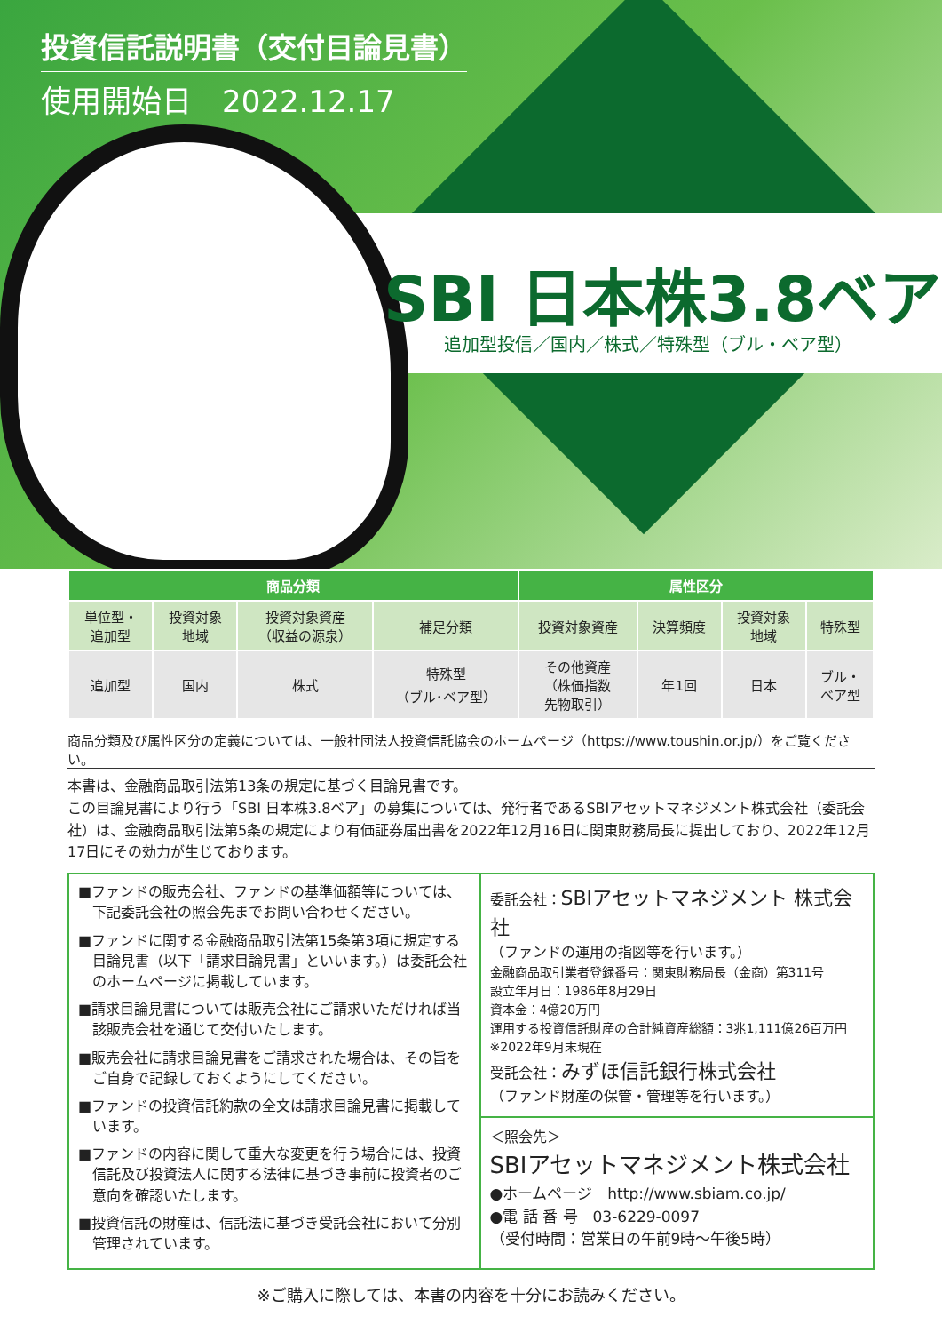投資信託説明書（交付目論見書）
使用開始日　2022.12.17
SBI 日本株3.8ベア
追加型投信／国内／株式／特殊型（ブル・ベア型）
| 商品分類 | | | | 属性区分 | | | |
| --- | --- | --- | --- | --- | --- | --- | --- |
| 単位型・ 追加型 | 投資対象 地域 | 投資対象資産 （収益の源泉） | 補足分類 | 投資対象資産 | 決算頻度 | 投資対象 地域 | 特殊型 |
| 追加型 | 国内 | 株式 | 特殊型 （ブル･ベア型） | その他資産 （株価指数 先物取引） | 年1回 | 日本 | ブル・ ベア型 |
商品分類及び属性区分の定義については、一般社団法人投資信託協会のホームページ（https://www.toushin.or.jp/）をご覧ください。
本書は、金融商品取引法第13条の規定に基づく目論見書です。
この目論見書により行う「SBI 日本株3.8ベア」の募集については、発行者であるSBIアセットマネジメント株式会社（委託会社）は、金融商品取引法第5条の規定により有価証券届出書を2022年12月16日に関東財務局長に提出しており、2022年12月17日にその効力が生じております。
■ファンドの販売会社、ファンドの基準価額等については、下記委託会社の照会先までお問い合わせください。
■ファンドに関する金融商品取引法第15条第3項に規定する目論見書（以下「請求目論見書」といいます。）は委託会社のホームページに掲載しています。
■請求目論見書については販売会社にご請求いただければ当該販売会社を通じて交付いたします。
■販売会社に請求目論見書をご請求された場合は、その旨をご自身で記録しておくようにしてください。
■ファンドの投資信託約款の全文は請求目論見書に掲載しています。
■ファンドの内容に関して重大な変更を行う場合には、投資信託及び投資法人に関する法律に基づき事前に投資者のご意向を確認いたします。
■投資信託の財産は、信託法に基づき受託会社において分別管理されています。
委託会社：SBIアセットマネジメント 株式会社
（ファンドの運用の指図等を行います。）
金融商品取引業者登録番号：関東財務局長（金商）第311号
設立年月日：1986年8月29日
資本金：4億20万円
運用する投資信託財産の合計純資産総額：3兆1,111億26百万円
※2022年9月末現在
受託会社：みずほ信託銀行株式会社
（ファンド財産の保管・管理等を行います。）
＜照会先＞
SBIアセットマネジメント株式会社
●ホームページ　http://www.sbiam.co.jp/
●電 話 番 号　03-6229-0097
（受付時間：営業日の午前9時～午後5時）
※ご購入に際しては、本書の内容を十分にお読みください。